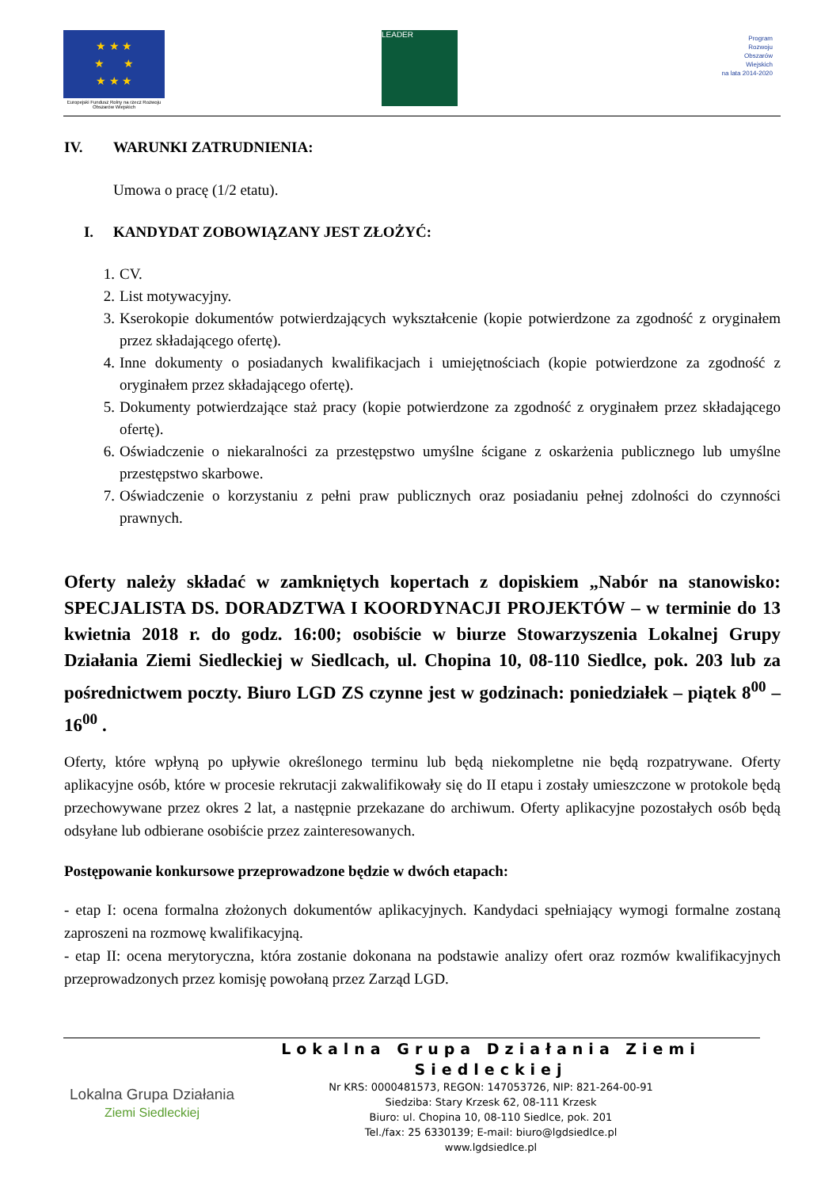★ ★ ★
★ ★
★ ★ ★
Europejski Fundusz Rolny na rzecz Rozwoju Obszarów Wiejskich
LEADER
Program
Rozwoju
Obszarów
Wiejskich
na lata 2014-2020
IV. WARUNKI ZATRUDNIENIA:
Umowa o pracę (1/2 etatu).
I. KANDYDAT ZOBOWIĄZANY JEST ZŁOŻYĆ:
1. CV.
2. List motywacyjny.
3. Kserokopie dokumentów potwierdzających wykształcenie (kopie potwierdzone za zgodność z oryginałem przez składającego ofertę).
4. Inne dokumenty o posiadanych kwalifikacjach i umiejętnościach (kopie potwierdzone za zgodność z oryginałem przez składającego ofertę).
5. Dokumenty potwierdzające staż pracy (kopie potwierdzone za zgodność z oryginałem przez składającego ofertę).
6. Oświadczenie o niekaralności za przestępstwo umyślne ścigane z oskarżenia publicznego lub umyślne przestępstwo skarbowe.
7. Oświadczenie o korzystaniu z pełni praw publicznych oraz posiadaniu pełnej zdolności do czynności prawnych.
Oferty należy składać w zamkniętych kopertach z dopiskiem „Nabór na stanowisko: SPECJALISTA DS. DORADZTWA I KOORDYNACJI PROJEKTÓW – w terminie do 13 kwietnia 2018 r. do godz. 16:00; osobiście w biurze Stowarzyszenia Lokalnej Grupy Działania Ziemi Siedleckiej w Siedlcach, ul. Chopina 10, 08-110 Siedlce, pok. 203 lub za pośrednictwem poczty. Biuro LGD ZS czynne jest w godzinach: poniedziałek – piątek 8<sup>00</sup> – 16<sup>00</sup> .
Oferty, które wpłyną po upływie określonego terminu lub będą niekompletne nie będą rozpatrywane. Oferty aplikacyjne osób, które w procesie rekrutacji zakwalifikowały się do II etapu i zostały umieszczone w protokole będą przechowywane przez okres 2 lat, a następnie przekazane do archiwum. Oferty aplikacyjne pozostałych osób będą odsyłane lub odbierane osobiście przez zainteresowanych.
Postępowanie konkursowe przeprowadzone będzie w dwóch etapach:
- etap I: ocena formalna złożonych dokumentów aplikacyjnych. Kandydaci spełniający wymogi formalne zostaną zaproszeni na rozmowę kwalifikacyjną.
- etap II: ocena merytoryczna, która zostanie dokonana na podstawie analizy ofert oraz rozmów kwalifikacyjnych przeprowadzonych przez komisję powołaną przez Zarząd LGD.
Lokalna Grupa Działania
Ziemi Siedleckiej
Lokalna Grupa Działania Ziemi Siedleckiej
Nr KRS: 0000481573, REGON: 147053726, NIP: 821-264-00-91
Siedziba: Stary Krzesk 62, 08-111 Krzesk
Biuro: ul. Chopina 10, 08-110 Siedlce, pok. 201
Tel./fax: 25 6330139; E-mail: biuro@lgdsiedlce.pl
www.lgdsiedlce.pl